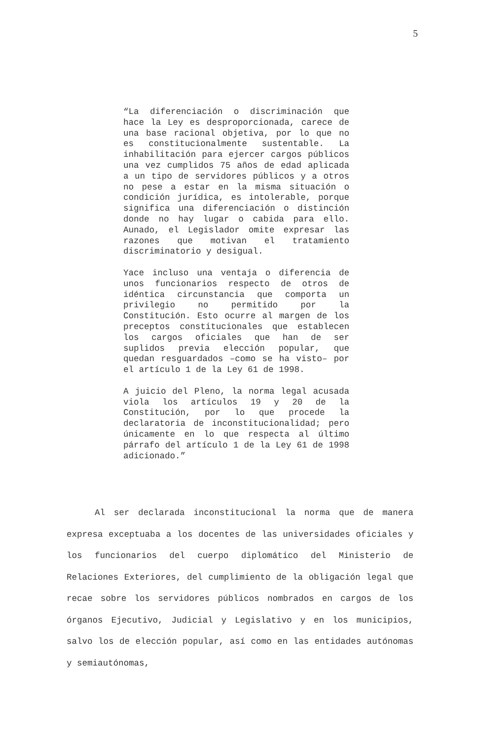5
“La diferenciación o discriminación que hace la Ley es desproporcionada, carece de una base racional objetiva, por lo que no es constitucionalmente sustentable. La inhabilitación para ejercer cargos públicos una vez cumplidos 75 años de edad aplicada a un tipo de servidores públicos y a otros no pese a estar en la misma situación o condición jurídica, es intolerable, porque significa una diferenciación o distinción donde no hay lugar o cabida para ello. Aunado, el Legislador omite expresar las razones que motivan el tratamiento discriminatorio y desigual.
Yace incluso una ventaja o diferencia de unos funcionarios respecto de otros de idéntica circunstancia que comporta un privilegio no permitido por la Constitución. Esto ocurre al margen de los preceptos constitucionales que establecen los cargos oficiales que han de ser suplidos previa elección popular, que quedan resguardados –como se ha visto– por el artículo 1 de la Ley 61 de 1998.
A juicio del Pleno, la norma legal acusada viola los artículos 19 y 20 de la Constitución, por lo que procede la declaratoria de inconstitucionalidad; pero únicamente en lo que respecta al último párrafo del artículo 1 de la Ley 61 de 1998 adicionado.”
Al ser declarada inconstitucional la norma que de manera expresa exceptuaba a los docentes de las universidades oficiales y los funcionarios del cuerpo diplomático del Ministerio de Relaciones Exteriores, del cumplimiento de la obligación legal que recae sobre los servidores públicos nombrados en cargos de los órganos Ejecutivo, Judicial y Legislativo y en los municipios, salvo los de elección popular, así como en las entidades autónomas y semiautónomas,